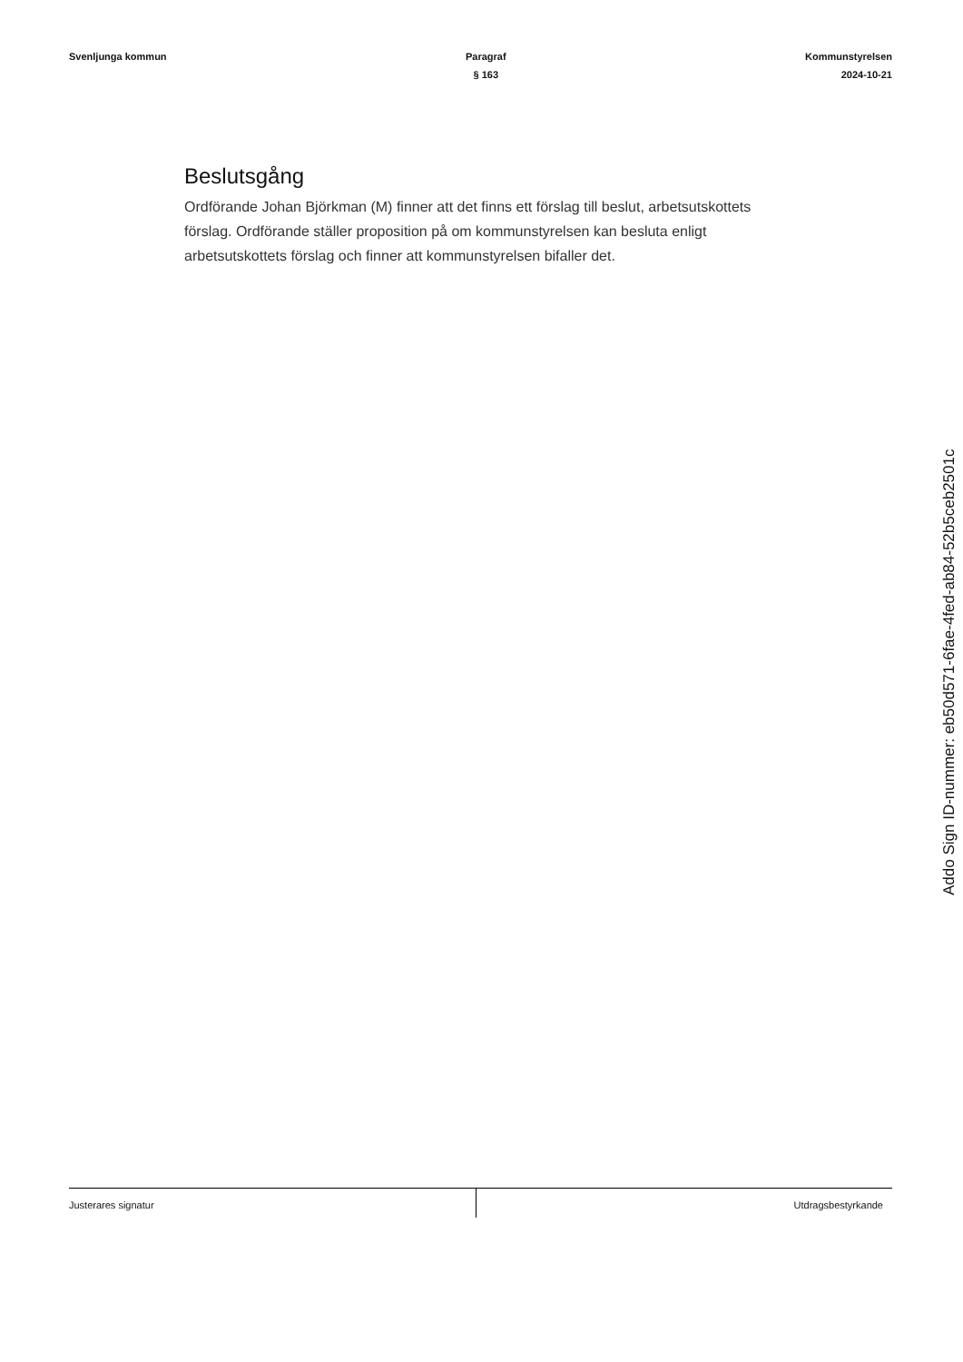Svenljunga kommun Paragraf
§ 163
Kommunstyrelsen
2024-10-21
Beslutsgång
Ordförande Johan Björkman (M) finner att det finns ett förslag till beslut, arbetsutskottets förslag. Ordförande ställer proposition på om kommunstyrelsen kan besluta enligt arbetsutskottets förslag och finner att kommunstyrelsen bifaller det.
Addo Sign ID-nummer: eb50d571-6fae-4fed-ab84-52b5ceb2501c
Justerares signatur Utdragsbestyrkande